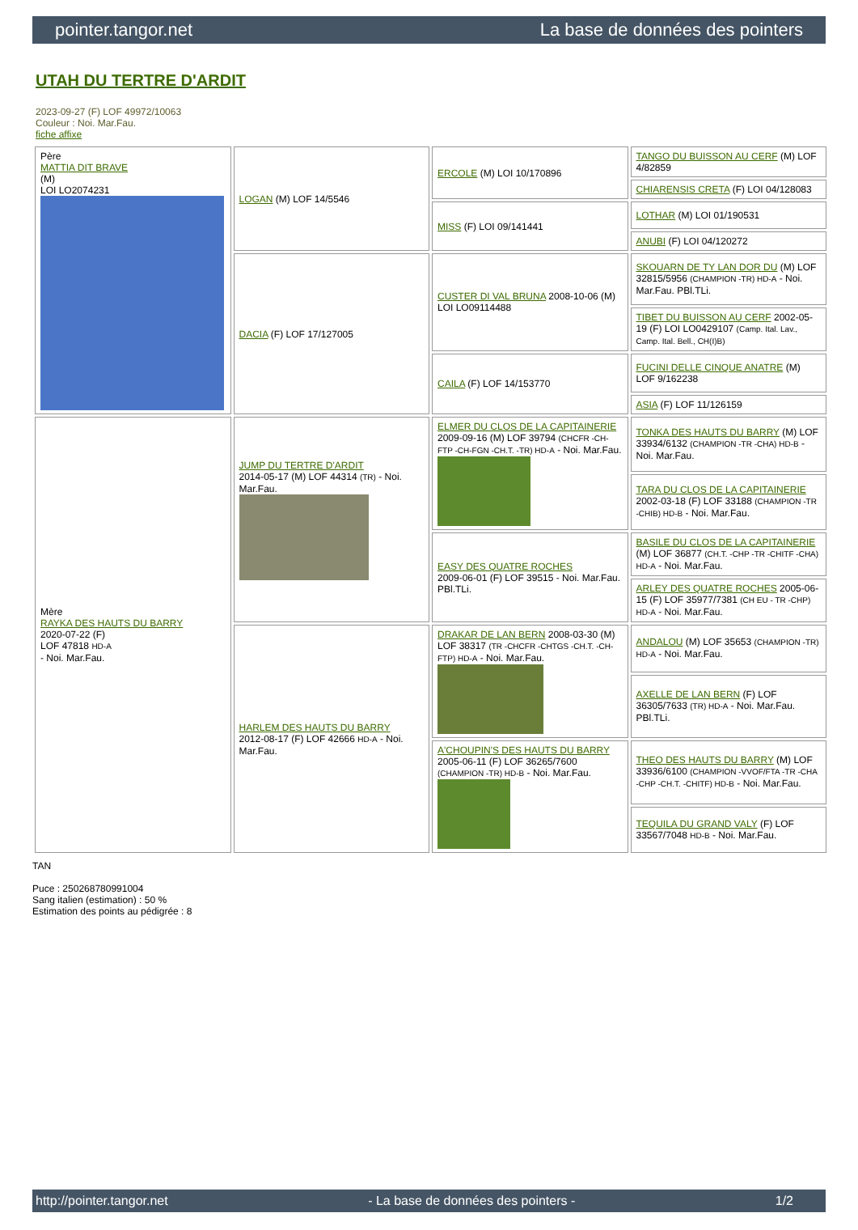pointer.tangor.net La base de données des pointers
UTAH DU TERTRE D'ARDIT
2023-09-27 (F) LOF 49972/10063
Couleur : Noi. Mar.Fau.
fiche affixe
| Père MATTIA DIT BRAVE (M) LOI LO2074231 | LOGAN (M) LOF 14/5546 | ERCOLE (M) LOI 10/170896 | TANGO DU BUISSON AU CERF (M) LOF 4/82859 |
| | | | CHIARENSIS CRETA (F) LOI 04/128083 |
| | | MISS (F) LOI 09/141441 | LOTHAR (M) LOI 01/190531 |
| | | | ANUBI (F) LOI 04/120272 |
| | DACIA (F) LOF 17/127005 | CUSTER DI VAL BRUNA 2008-10-06 (M) LOI LO09114488 | SKOUARN DE TY LAN DOR DU (M) LOF 32815/5956 (CHAMPION -TR) HD-A - Noi. Mar.Fau. PBl.TLi. |
| | | | TIBET DU BUISSON AU CERF 2002-05-19 (F) LOI LO0429107 (Camp. Ital. Lav., Camp. Ital. Bell., CH(I)B) |
| | | CAILA (F) LOF 14/153770 | FUCINI DELLE CINQUE ANATRE (M) LOF 9/162238 |
| | | | ASIA (F) LOF 11/126159 |
| Mère RAYKA DES HAUTS DU BARRY 2020-07-22 (F) LOF 47818 HD-A - Noi. Mar.Fau. | JUMP DU TERTRE D'ARDIT 2014-05-17 (M) LOF 44314 (TR) - Noi. Mar.Fau. | ELMER DU CLOS DE LA CAPITAINERIE 2009-09-16 (M) LOF 39794 (CHCFR -CH-FTP -CH-FGN -CH.T. -TR) HD-A - Noi. Mar.Fau. | TONKA DES HAUTS DU BARRY (M) LOF 33934/6132 (CHAMPION -TR -CHA) HD-B - Noi. Mar.Fau. |
| | | | TARA DU CLOS DE LA CAPITAINERIE 2002-03-18 (F) LOF 33188 (CHAMPION -TR -CHIB) HD-B - Noi. Mar.Fau. |
| | | EASY DES QUATRE ROCHES 2009-06-01 (F) LOF 39515 - Noi. Mar.Fau. PBl.TLi. | BASILE DU CLOS DE LA CAPITAINERIE (M) LOF 36877 (CH.T. -CHP -TR -CHITF -CHA) HD-A - Noi. Mar.Fau. |
| | | | ARLEY DES QUATRE ROCHES 2005-06-15 (F) LOF 35977/7381 (CH EU - TR -CHP) HD-A - Noi. Mar.Fau. |
| | HARLEM DES HAUTS DU BARRY 2012-08-17 (F) LOF 42666 HD-A - Noi. Mar.Fau. | DRAKAR DE LAN BERN 2008-03-30 (M) LOF 38317 (TR -CHCFR -CHTGS -CH.T. -CH-FTP) HD-A - Noi. Mar.Fau. | ANDALOU (M) LOF 35653 (CHAMPION -TR) HD-A - Noi. Mar.Fau. |
| | | | AXELLE DE LAN BERN (F) LOF 36305/7633 (TR) HD-A - Noi. Mar.Fau. PBl.TLi. |
| | | A'CHOUPIN'S DES HAUTS DU BARRY 2005-06-11 (F) LOF 36265/7600 (CHAMPION -TR) HD-B - Noi. Mar.Fau. | THEO DES HAUTS DU BARRY (M) LOF 33936/6100 (CHAMPION -VVOF/FTA -TR -CHA -CHP -CH.T. -CHITF) HD-B - Noi. Mar.Fau. |
| | | | TEQUILA DU GRAND VALY (F) LOF 33567/7048 HD-B - Noi. Mar.Fau. |
TAN
Puce : 250268780991004
Sang italien (estimation) : 50 %
Estimation des points au pédigrée : 8
http://pointer.tangor.net - La base de données des pointers - 1/2